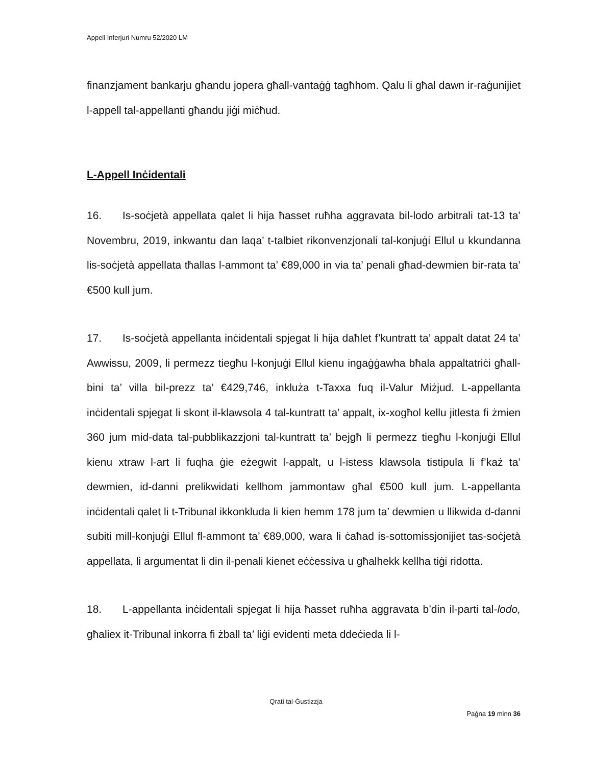Appell Inferjuri Numru 52/2020 LM
finanzjament bankarju għandu jopera għall-vantaġġ tagħhom. Qalu li għal dawn ir-raġunijiet l-appell tal-appellanti għandu jiġi miċħud.
L-Appell Inċidentali
16. Is-soċjetà appellata qalet li hija ħasset ruħha aggravata bil-lodo arbitrali tat-13 ta’ Novembru, 2019, inkwantu dan laqa’ t-talbiet rikonvenzjonali tal-konjuġi Ellul u kkundanna lis-soċjetà appellata tħallas l-ammont ta’ €89,000 in via ta’ penali għad-dewmien bir-rata ta’ €500 kull jum.
17. Is-soċjetà appellanta inċidentali spjegat li hija daħlet f’kuntratt ta’ appalt datat 24 ta’ Awwissu, 2009, li permezz tiegħu l-konjuġi Ellul kienu ingaġġawha bħala appaltatriċi għall-bini ta’ villa bil-prezz ta’ €429,746, inkluża t-Taxxa fuq il-Valur Miżjud. L-appellanta inċidentali spjegat li skont il-klawsola 4 tal-kuntratt ta’ appalt, ix-xogħol kellu jitlesta fi żmien 360 jum mid-data tal-pubblikazzjoni tal-kuntratt ta’ bejgħ li permezz tiegħu l-konjuġi Ellul kienu xtraw l-art li fuqha ġie eżegwit l-appalt, u l-istess klawsola tistipula li f’każ ta’ dewmien, id-danni prelikwidati kellhom jammontaw għal €500 kull jum. L-appellanta inċidentali qalet li t-Tribunal ikkonkluda li kien hemm 178 jum ta’ dewmien u llikwida d-danni subiti mill-konjuġi Ellul fl-ammont ta’ €89,000, wara li ċaħad is-sottomissjonijiet tas-soċjetà appellata, li argumentat li din il-penali kienet eċċessiva u għalhekk kellha tiġi ridotta.
18. L-appellanta inċidentali spjegat li hija ħasset ruħha aggravata b’din il-parti tal-lodo, għaliex it-Tribunal inkorra fi żball ta’ liġi evidenti meta ddeċieda li l-
Qrati tal-Ġustizzja
Paġna 19 minn 36